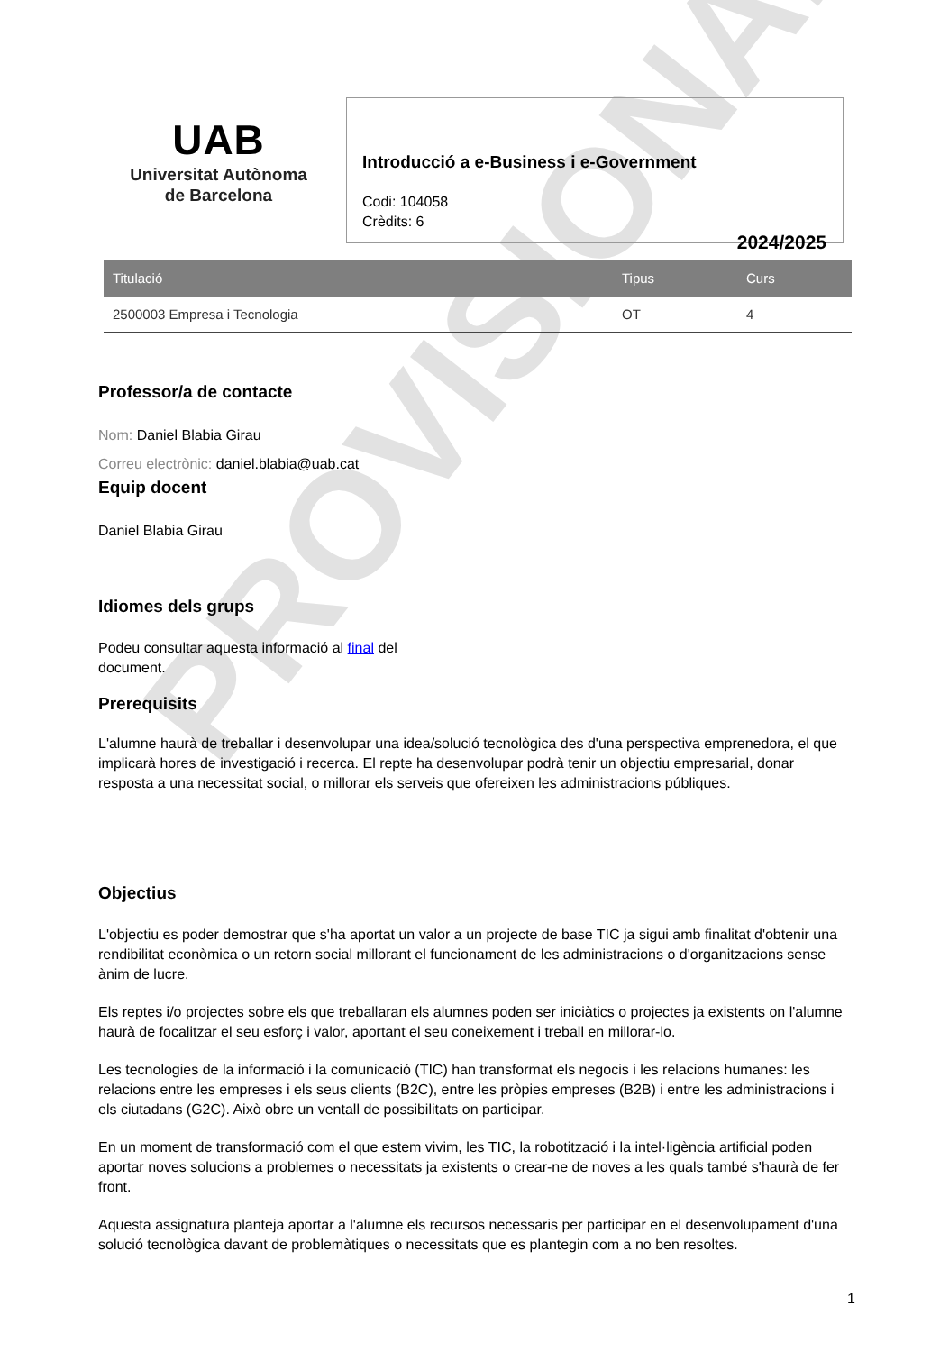PROVISIONAL
UAB
Universitat Autònoma
de Barcelona
Introducció a e-Business i e-Government
Codi: 104058
Crèdits: 6
2024/2025
| Titulació | Tipus | Curs |
| --- | --- | --- |
| 2500003 Empresa i Tecnologia | OT | 4 |
Professor/a de contacte
Nom: Daniel Blabia Girau
Correu electrònic: daniel.blabia@uab.cat
Equip docent
Daniel Blabia Girau
Idiomes dels grups
Podeu consultar aquesta informació al final del
document.
Prerequisits
L'alumne haurà de treballar i desenvolupar una idea/solució tecnològica des d'una perspectiva emprenedora, el que implicarà hores de investigació i recerca. El repte ha desenvolupar podrà tenir un objectiu empresarial, donar resposta a una necessitat social, o millorar els serveis que ofereixen les administracions públiques.
Objectius
L'objectiu es poder demostrar que s'ha aportat un valor a un projecte de base TIC ja sigui amb finalitat d'obtenir una rendibilitat econòmica o un retorn social millorant el funcionament de les administracions o d'organitzacions sense ànim de lucre.
Els reptes i/o projectes sobre els que treballaran els alumnes poden ser iniciàtics o projectes ja existents on l'alumne haurà de focalitzar el seu esforç i valor, aportant el seu coneixement i treball en millorar-lo.
Les tecnologies de la informació i la comunicació (TIC) han transformat els negocis i les relacions humanes: les relacions entre les empreses i els seus clients (B2C), entre les pròpies empreses (B2B) i entre les administracions i els ciutadans (G2C). Això obre un ventall de possibilitats on participar.
En un moment de transformació com el que estem vivim, les TIC, la robotització i la intel·ligència artificial poden aportar noves solucions a problemes o necessitats ja existents o crear-ne de noves a les quals també s'haurà de fer front.
Aquesta assignatura planteja aportar a l'alumne els recursos necessaris per participar en el desenvolupament d'una solució tecnològica davant de problemàtiques o necessitats que es plantegin com a no ben resoltes.
1